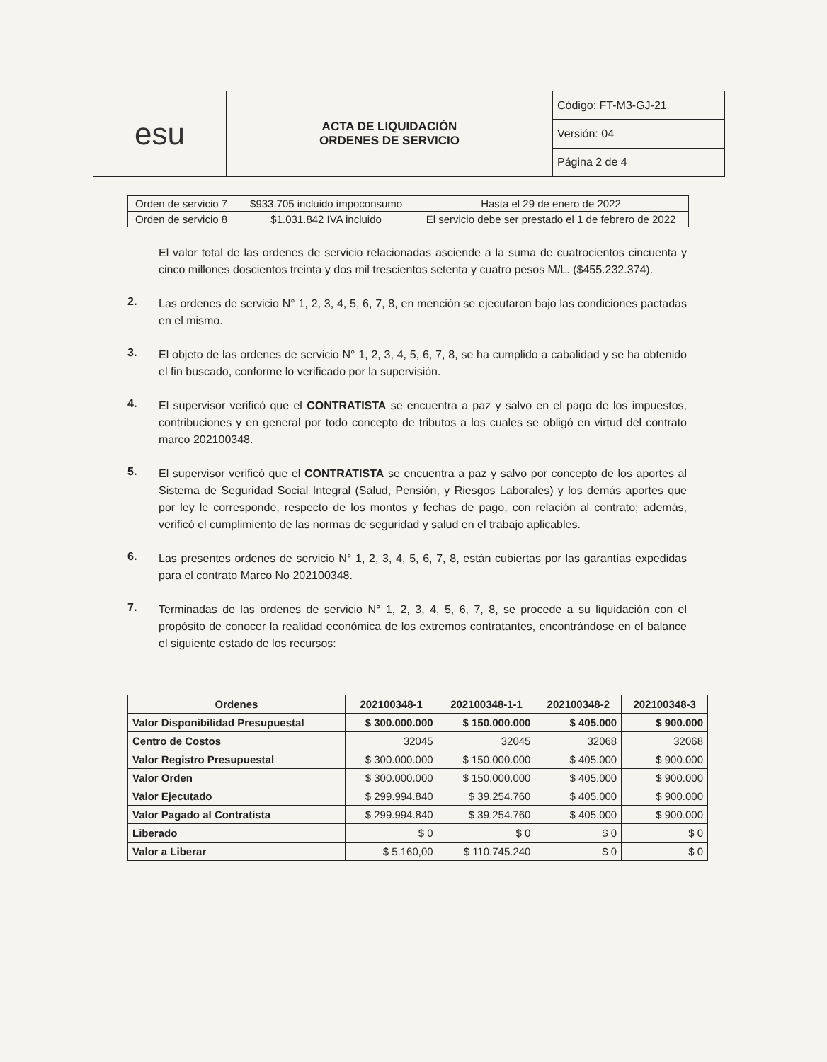| esu | ACTA DE LIQUIDACIÓN ORDENES DE SERVICIO | Código: FT-M3-GJ-21 |
| | | Versión: 04 |
| | | Página 2 de 4 |
| Orden de servicio 7 | $933.705 incluido impoconsumo | Hasta el 29 de enero de 2022 |
| Orden de servicio 8 | $1.031.842 IVA incluido | El servicio debe ser prestado el 1 de febrero de 2022 |
El valor total de las ordenes de servicio relacionadas asciende a la suma de cuatrocientos cincuenta y cinco millones doscientos treinta y dos mil trescientos setenta y cuatro pesos M/L. ($455.232.374).
2.
Las ordenes de servicio N° 1, 2, 3, 4, 5, 6, 7, 8, en mención se ejecutaron bajo las condiciones pactadas en el mismo.
3.
El objeto de las ordenes de servicio N° 1, 2, 3, 4, 5, 6, 7, 8, se ha cumplido a cabalidad y se ha obtenido el fin buscado, conforme lo verificado por la supervisión.
4.
El supervisor verificó que el CONTRATISTA se encuentra a paz y salvo en el pago de los impuestos, contribuciones y en general por todo concepto de tributos a los cuales se obligó en virtud del contrato marco 202100348.
5.
El supervisor verificó que el CONTRATISTA se encuentra a paz y salvo por concepto de los aportes al Sistema de Seguridad Social Integral (Salud, Pensión, y Riesgos Laborales) y los demás aportes que por ley le corresponde, respecto de los montos y fechas de pago, con relación al contrato; además, verificó el cumplimiento de las normas de seguridad y salud en el trabajo aplicables.
6.
Las presentes ordenes de servicio N° 1, 2, 3, 4, 5, 6, 7, 8, están cubiertas por las garantías expedidas para el contrato Marco No 202100348.
7.
Terminadas de las ordenes de servicio N° 1, 2, 3, 4, 5, 6, 7, 8, se procede a su liquidación con el propósito de conocer la realidad económica de los extremos contratantes, encontrándose en el balance el siguiente estado de los recursos:
| Ordenes | 202100348-1 | 202100348-1-1 | 202100348-2 | 202100348-3 |
| --- | --- | --- | --- | --- |
| Valor Disponibilidad Presupuestal | $ 300.000.000 | $ 150.000.000 | $ 405.000 | $ 900.000 |
| Centro de Costos | 32045 | 32045 | 32068 | 32068 |
| Valor Registro Presupuestal | $ 300.000.000 | $ 150.000.000 | $ 405.000 | $ 900.000 |
| Valor Orden | $ 300.000.000 | $ 150.000.000 | $ 405.000 | $ 900.000 |
| Valor Ejecutado | $ 299.994.840 | $ 39.254.760 | $ 405.000 | $ 900.000 |
| Valor Pagado al Contratista | $ 299.994.840 | $ 39.254.760 | $ 405.000 | $ 900.000 |
| Liberado | $ 0 | $ 0 | $ 0 | $ 0 |
| Valor a Liberar | $ 5.160,00 | $ 110.745.240 | $ 0 | $ 0 |